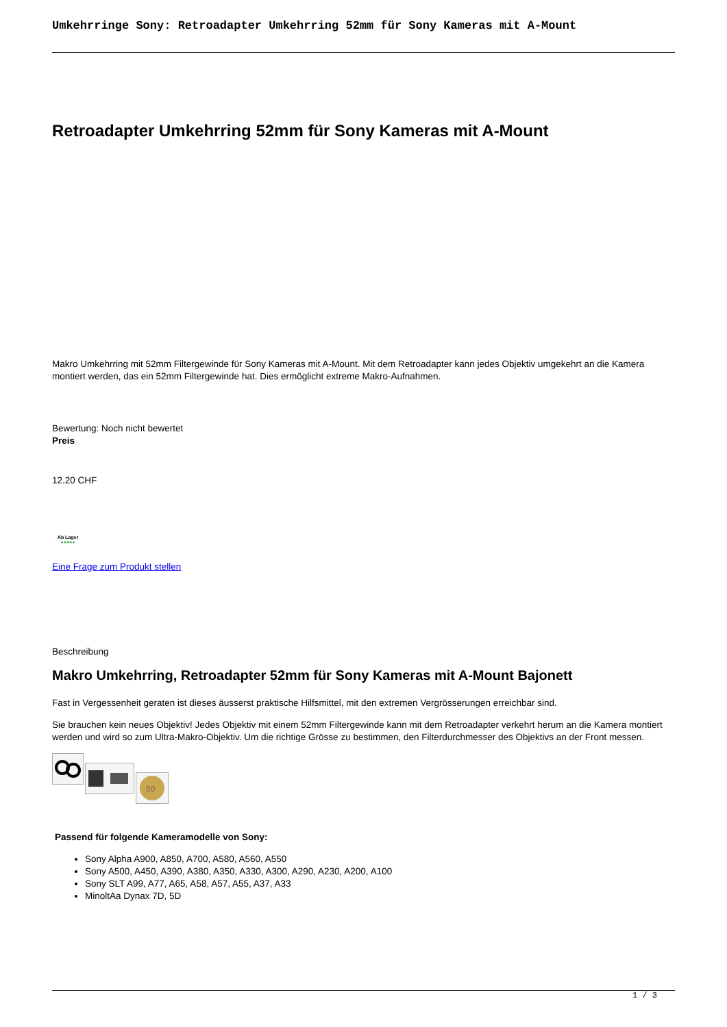Umkehrringe Sony: Retroadapter Umkehrring 52mm für Sony Kameras mit A-Mount
Retroadapter Umkehrring 52mm für Sony Kameras mit A-Mount
Makro Umkehrring mit 52mm Filtergewinde für Sony Kameras mit A-Mount. Mit dem Retroadapter kann jedes Objektiv umgekehrt an die Kamera montiert werden, das ein 52mm Filtergewinde hat. Dies ermöglicht extreme Makro-Aufnahmen.
Bewertung: Noch nicht bewertet
Preis
12.20 CHF
Ab Lager
●●●●●
Eine Frage zum Produkt stellen
Beschreibung
Makro Umkehrring, Retroadapter 52mm für Sony Kameras mit A-Mount Bajonett
Fast in Vergessenheit geraten ist dieses äusserst praktische Hilfsmittel, mit den extremen Vergrösserungen erreichbar sind.
Sie brauchen kein neues Objektiv! Jedes Objektiv mit einem 52mm Filtergewinde kann mit dem Retroadapter verkehrt herum an die Kamera montiert werden und wird so zum Ultra-Makro-Objektiv. Um die richtige Grösse zu bestimmen, den Filterdurchmesser des Objektivs an der Front messen.
50
Passend für folgende Kameramodelle von Sony:
Sony Alpha A900, A850, A700, A580, A560, A550
Sony A500, A450, A390, A380, A350, A330, A300, A290, A230, A200, A100
Sony SLT A99, A77, A65, A58, A57, A55, A37, A33
MinoltAa Dynax 7D, 5D
1 / 3